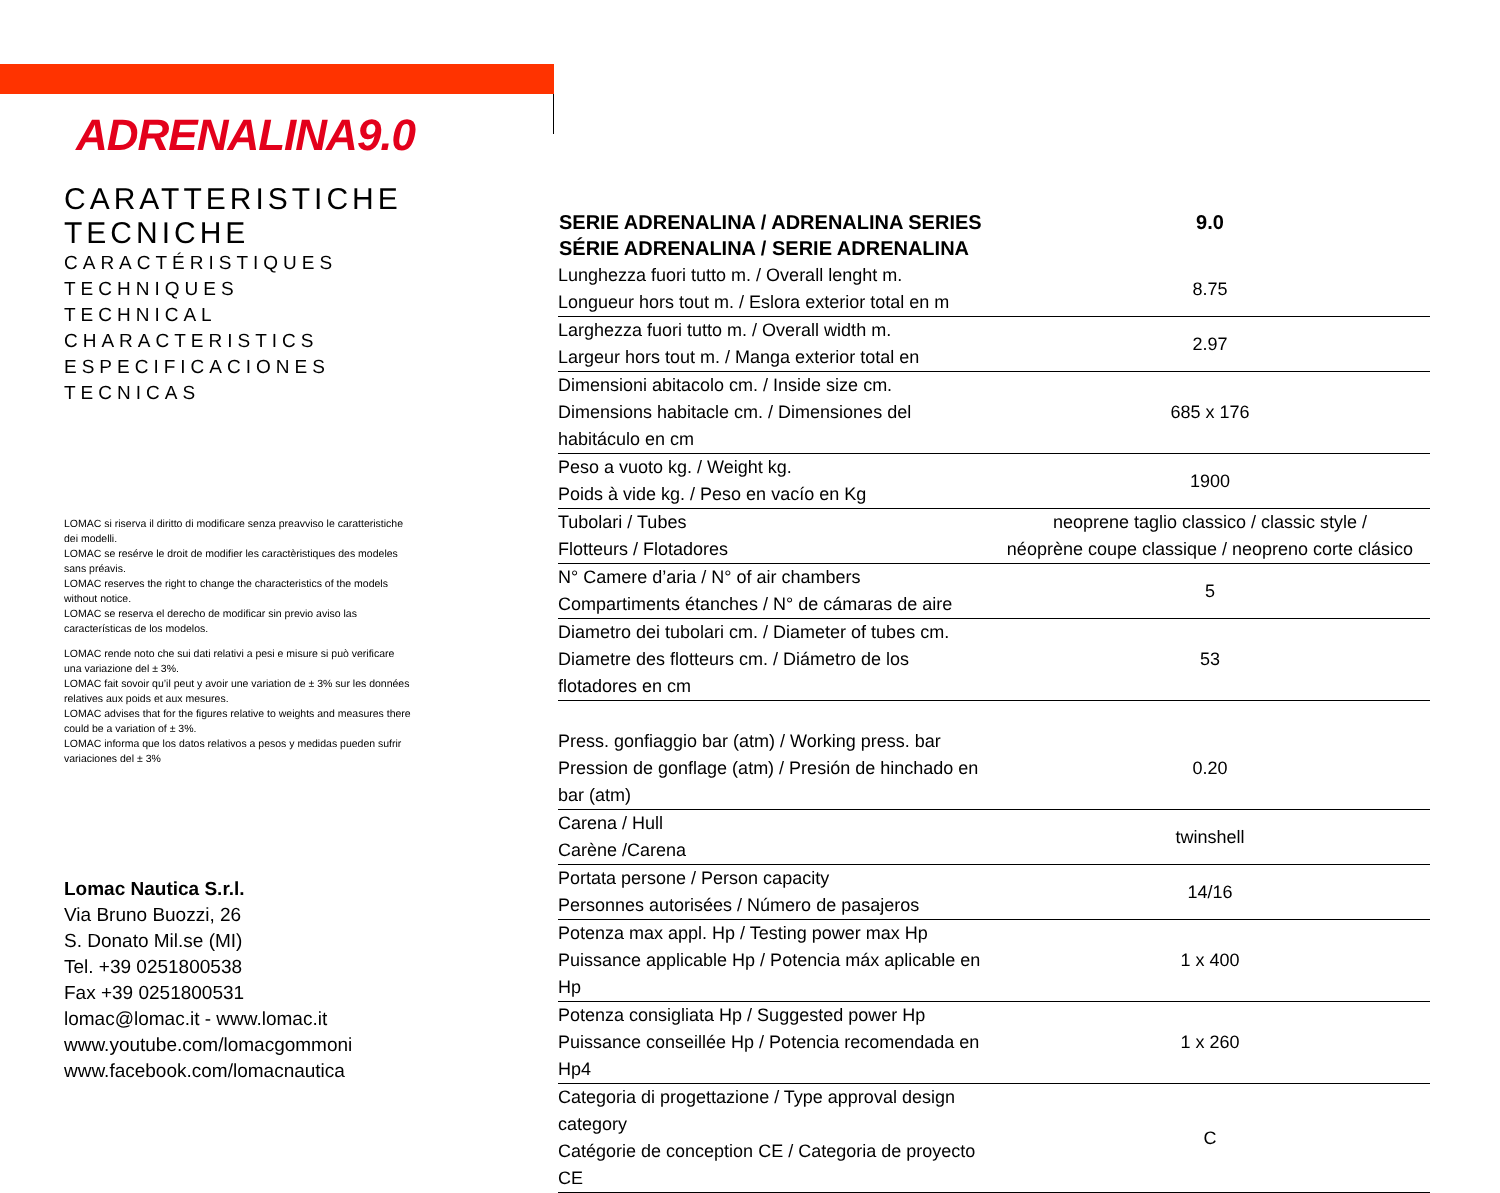ADRENALINA9.0
CARATTERISTICHE TECNICHE
CARACTÉRISTIQUES TECHNIQUES
TECHNICAL CHARACTERISTICS
ESPECIFICACIONES TECNICAS
LOMAC si riserva il diritto di modificare senza preavviso le caratteristiche dei modelli.
LOMAC se resérve le droit de modifier les caractèristiques des modeles sans préavis.
LOMAC reserves the right to change the characteristics of the models without notice.
LOMAC se reserva el derecho de modificar sin previo aviso las características de los modelos.
LOMAC rende noto che sui dati relativi a pesi e misure si può verificare una variazione del ± 3%.
LOMAC fait sovoir qu’il peut y avoir une variation de ± 3% sur les données relatives aux poids et aux mesures.
LOMAC advises that for the figures relative to weights and measures there could be a variation of ± 3%.
LOMAC informa que los datos relativos a pesos y medidas pueden sufrir variaciones del ± 3%
Lomac Nautica S.r.l.
Via Bruno Buozzi, 26
S. Donato Mil.se (MI)
Tel. +39 0251800538
Fax +39 0251800531
lomac@lomac.it - www.lomac.it
www.youtube.com/lomacgommoni
www.facebook.com/lomacnautica
| SERIE ADRENALINA / ADRENALINA SERIES SÉRIE ADRENALINA / SERIE ADRENALINA | 9.0 |
| --- | --- |
| Lunghezza fuori tutto m. / Overall lenght m. Longueur hors tout m. / Eslora exterior total en m | 8.75 |
| Larghezza fuori tutto m. / Overall width m. Largeur hors tout m. / Manga exterior total en | 2.97 |
| Dimensioni abitacolo cm. / Inside size cm. Dimensions habitacle cm. / Dimensiones del habitáculo en cm | 685 x 176 |
| Peso a vuoto kg. / Weight kg. Poids à vide kg. / Peso en vacío en Kg | 1900 |
| Tubolari / Tubes Flotteurs / Flotadores | neoprene taglio classico / classic style / néoprène coupe classique / neopreno corte clásico |
| N° Camere d’aria / N° of air chambers Compartiments étanches / N° de cámaras de aire | 5 |
| Diametro dei tubolari cm. / Diameter of tubes cm. Diametre des flotteurs cm. / Diámetro de los flotadores en cm | 53 |
| Press. gonfiaggio bar (atm) / Working press. bar Pression de gonflage (atm) / Presión de hinchado en bar (atm) | 0.20 |
| Carena / Hull Carène /Carena | twinshell |
| Portata persone / Person capacity Personnes autorisées / Número de pasajeros | 14/16 |
| Potenza max appl. Hp / Testing power max Hp Puissance applicable Hp / Potencia máx aplicable en Hp | 1 x 400 |
| Potenza consigliata Hp / Suggested power Hp Puissance conseillée Hp / Potencia recomendada en Hp4 | 1 x 260 |
| Categoria di progettazione / Type approval design category Catégorie de conception CE / Categoria de proyecto CE | C |